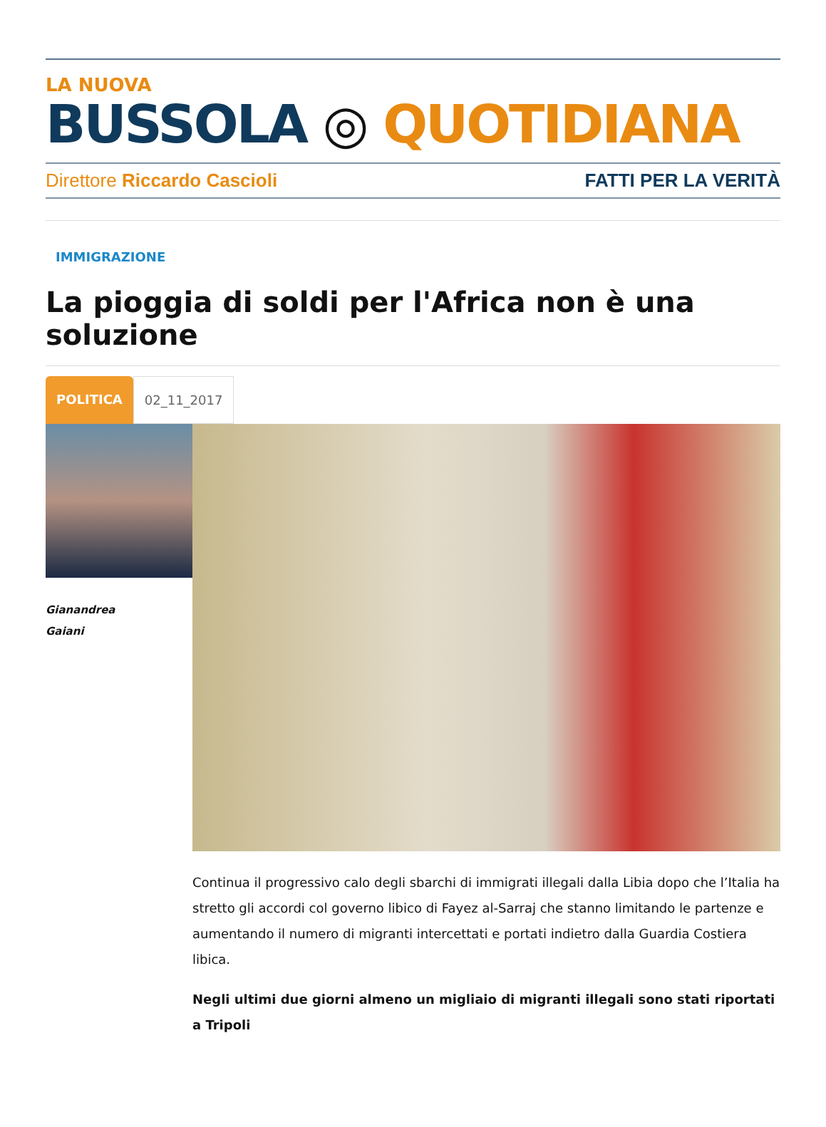LA NUOVA
BUSSOLA ◎ QUOTIDIANA
Direttore Riccardo Cascioli FATTI PER LA VERITÀ
IMMIGRAZIONE
La pioggia di soldi per l'Africa non è una soluzione
POLITICA 02_11_2017
Gianandrea
Gaiani
Continua il progressivo calo degli sbarchi di immigrati illegali dalla Libia dopo che l’Italia ha stretto gli accordi col governo libico di Fayez al-Sarraj che stanno limitando le partenze e aumentando il numero di migranti intercettati e portati indietro dalla Guardia Costiera libica.
Negli ultimi due giorni almeno un migliaio di migranti illegali sono stati riportati a Tripoli